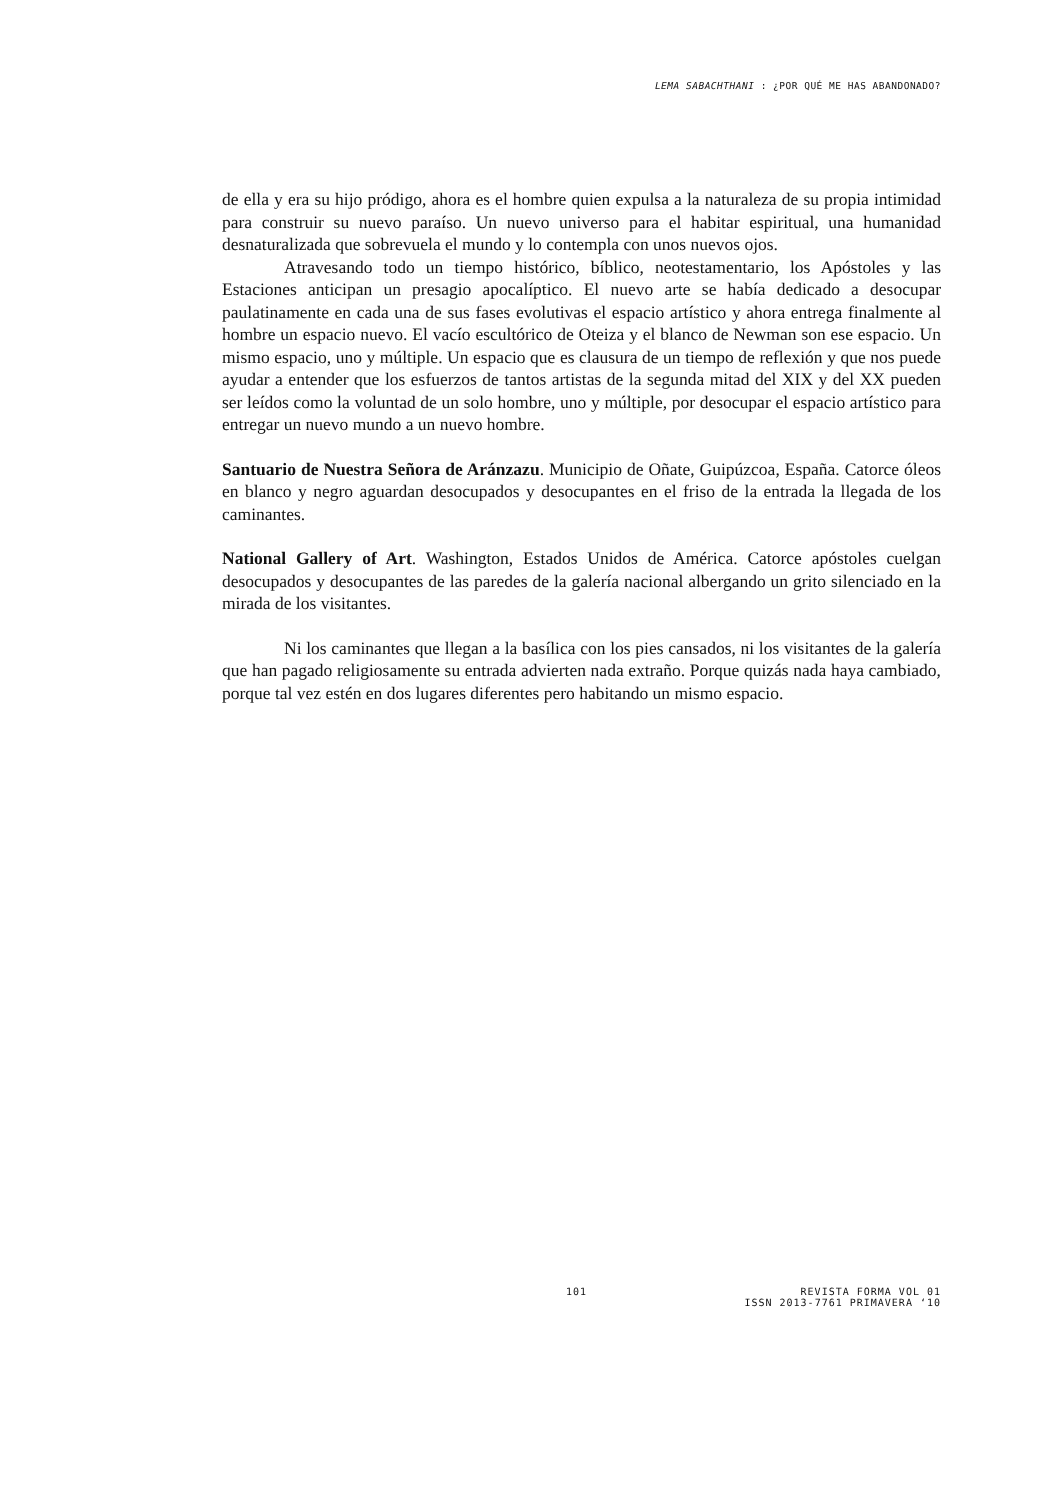LEMA SABACHTHANI : ¿POR QUÉ ME HAS ABANDONADO?
de ella y era su hijo pródigo, ahora es el hombre quien expulsa a la naturaleza de su propia intimidad para construir su nuevo paraíso. Un nuevo universo para el habitar espiritual, una humanidad desnaturalizada que sobrevuela el mundo y lo contempla con unos nuevos ojos.
Atravesando todo un tiempo histórico, bíblico, neotestamentario, los Apóstoles y las Estaciones anticipan un presagio apocalíptico. El nuevo arte se había dedicado a desocupar paulatinamente en cada una de sus fases evolutivas el espacio artístico y ahora entrega finalmente al hombre un espacio nuevo. El vacío escultórico de Oteiza y el blanco de Newman son ese espacio. Un mismo espacio, uno y múltiple. Un espacio que es clausura de un tiempo de reflexión y que nos puede ayudar a entender que los esfuerzos de tantos artistas de la segunda mitad del XIX y del XX pueden ser leídos como la voluntad de un solo hombre, uno y múltiple, por desocupar el espacio artístico para entregar un nuevo mundo a un nuevo hombre.
Santuario de Nuestra Señora de Aránzazu. Municipio de Oñate, Guipúzcoa, España. Catorce óleos en blanco y negro aguardan desocupados y desocupantes en el friso de la entrada la llegada de los caminantes.
National Gallery of Art. Washington, Estados Unidos de América. Catorce apóstoles cuelgan desocupados y desocupantes de las paredes de la galería nacional albergando un grito silenciado en la mirada de los visitantes.
Ni los caminantes que llegan a la basílica con los pies cansados, ni los visitantes de la galería que han pagado religiosamente su entrada advierten nada extraño. Porque quizás nada haya cambiado, porque tal vez estén en dos lugares diferentes pero habitando un mismo espacio.
101 REVISTA FORMA VOL 01
ISSN 2013-7761 PRIMAVERA ‘10